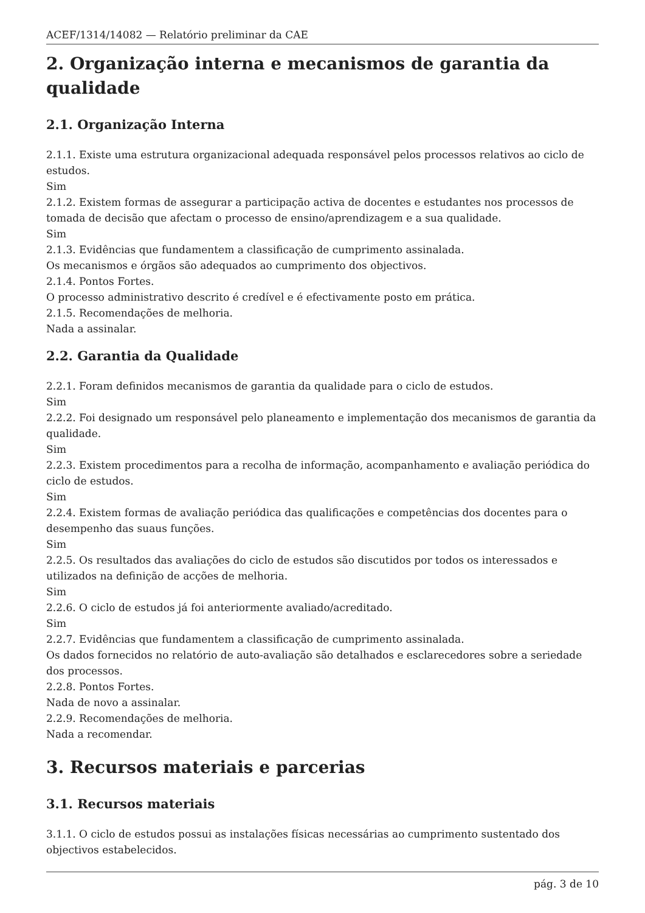ACEF/1314/14082 — Relatório preliminar da CAE
2. Organização interna e mecanismos de garantia da qualidade
2.1. Organização Interna
2.1.1. Existe uma estrutura organizacional adequada responsável pelos processos relativos ao ciclo de estudos.
Sim
2.1.2. Existem formas de assegurar a participação activa de docentes e estudantes nos processos de tomada de decisão que afectam o processo de ensino/aprendizagem e a sua qualidade.
Sim
2.1.3. Evidências que fundamentem a classificação de cumprimento assinalada.
Os mecanismos e órgãos são adequados ao cumprimento dos objectivos.
2.1.4. Pontos Fortes.
O processo administrativo descrito é credível e é efectivamente posto em prática.
2.1.5. Recomendações de melhoria.
Nada a assinalar.
2.2. Garantia da Qualidade
2.2.1. Foram definidos mecanismos de garantia da qualidade para o ciclo de estudos.
Sim
2.2.2. Foi designado um responsável pelo planeamento e implementação dos mecanismos de garantia da qualidade.
Sim
2.2.3. Existem procedimentos para a recolha de informação, acompanhamento e avaliação periódica do ciclo de estudos.
Sim
2.2.4. Existem formas de avaliação periódica das qualificações e competências dos docentes para o desempenho das suaus funções.
Sim
2.2.5. Os resultados das avaliações do ciclo de estudos são discutidos por todos os interessados e utilizados na definição de acções de melhoria.
Sim
2.2.6. O ciclo de estudos já foi anteriormente avaliado/acreditado.
Sim
2.2.7. Evidências que fundamentem a classificação de cumprimento assinalada.
Os dados fornecidos no relatório de auto-avaliação são detalhados e esclarecedores sobre a seriedade dos processos.
2.2.8. Pontos Fortes.
Nada de novo a assinalar.
2.2.9. Recomendações de melhoria.
Nada a recomendar.
3. Recursos materiais e parcerias
3.1. Recursos materiais
3.1.1. O ciclo de estudos possui as instalações físicas necessárias ao cumprimento sustentado dos objectivos estabelecidos.
pág. 3 de 10